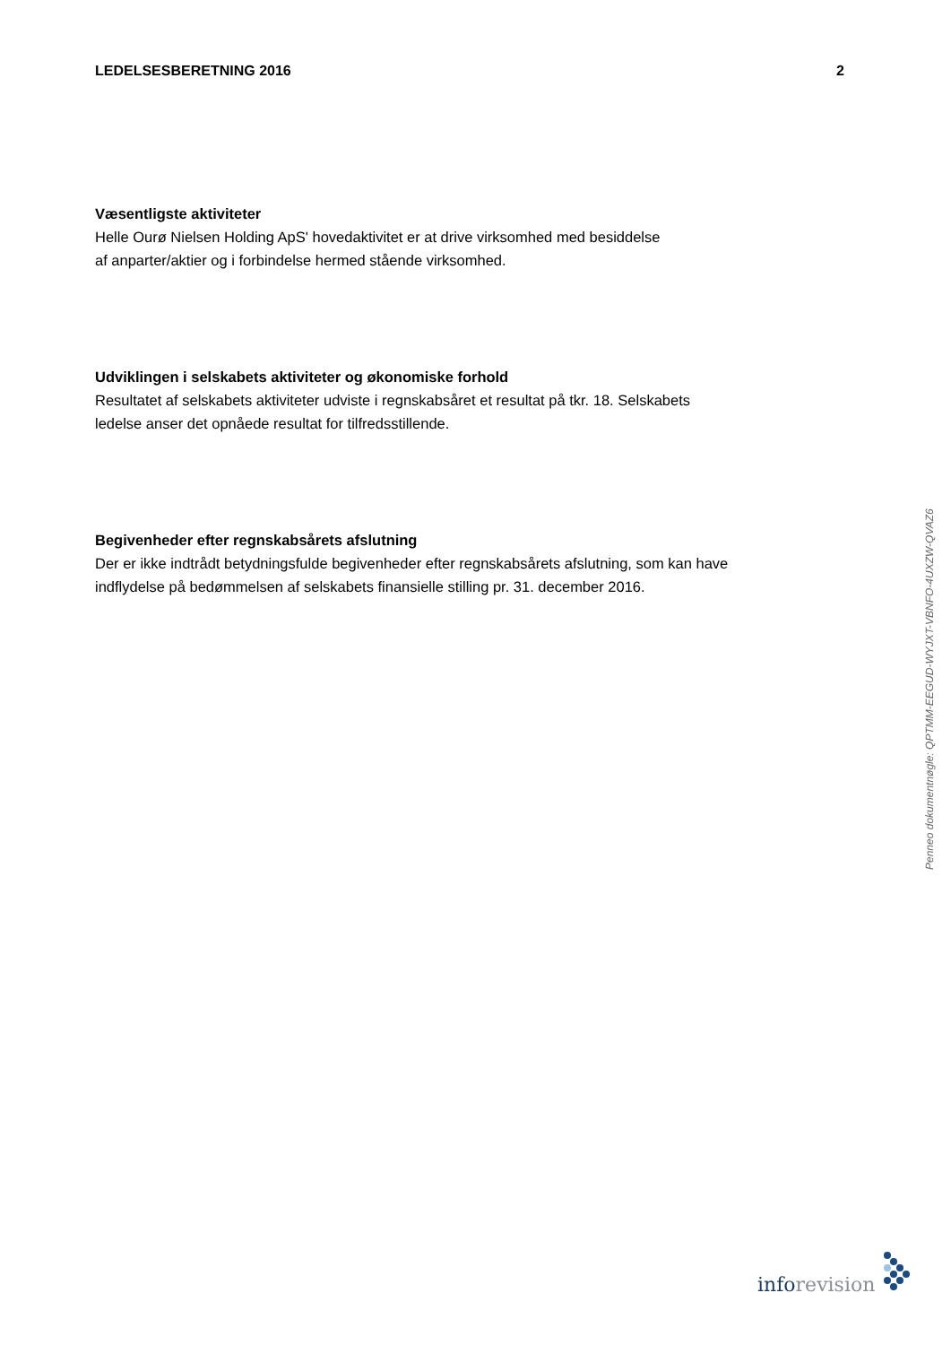LEDELSESBERETNING 2016 2
Væsentligste aktiviteter
Helle Ourø Nielsen Holding ApS' hovedaktivitet er at drive virksomhed med besiddelse
af anparter/aktier og i forbindelse hermed stående virksomhed.
Udviklingen i selskabets aktiviteter og økonomiske forhold
Resultatet af selskabets aktiviteter udviste i regnskabsåret et resultat på tkr. 18. Selskabets
ledelse anser det opnåede resultat for tilfredsstillende.
Begivenheder efter regnskabsårets afslutning
Der er ikke indtrådt betydningsfulde begivenheder efter regnskabsårets afslutning, som kan have
indflydelse på bedømmelsen af selskabets finansielle stilling pr. 31. december 2016.
Penneo dokumentnøgle: QPTMM-EEGUD-WYJXT-VBNFO-4UXZW-QVAZ6
info revision